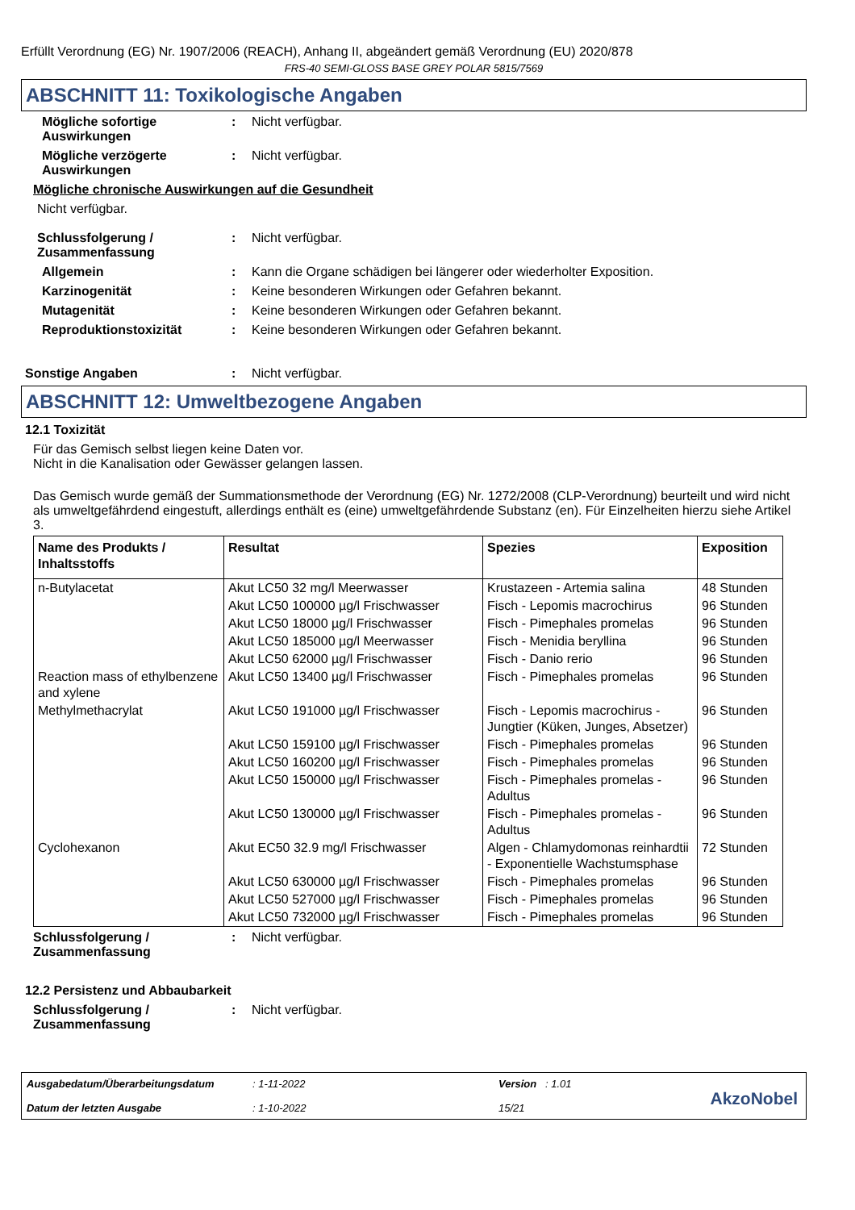Erfüllt Verordnung (EG) Nr. 1907/2006 (REACH), Anhang II, abgeändert gemäß Verordnung (EU) 2020/878
FRS-40 SEMI-GLOSS BASE GREY POLAR 5815/7569
ABSCHNITT 11: Toxikologische Angaben
Mögliche sofortige Auswirkungen
: Nicht verfügbar.
Mögliche verzögerte Auswirkungen
: Nicht verfügbar.
Mögliche chronische Auswirkungen auf die Gesundheit
Nicht verfügbar.
Schlussfolgerung / Zusammenfassung
: Nicht verfügbar.
Allgemein : Kann die Organe schädigen bei längerer oder wiederholter Exposition.
Karzinogenität : Keine besonderen Wirkungen oder Gefahren bekannt.
Mutagenität : Keine besonderen Wirkungen oder Gefahren bekannt.
Reproduktionstoxizität : Keine besonderen Wirkungen oder Gefahren bekannt.
Sonstige Angaben : Nicht verfügbar.
ABSCHNITT 12: Umweltbezogene Angaben
12.1 Toxizität
Für das Gemisch selbst liegen keine Daten vor.
Nicht in die Kanalisation oder Gewässer gelangen lassen.
Das Gemisch wurde gemäß der Summationsmethode der Verordnung (EG) Nr. 1272/2008 (CLP-Verordnung) beurteilt und wird nicht als umweltgefährdend eingestuft, allerdings enthält es (eine) umweltgefährdende Substanz (en). Für Einzelheiten hierzu siehe Artikel 3.
| Name des Produkts / Inhaltsstoffs | Resultat | Spezies | Exposition |
| --- | --- | --- | --- |
| n-Butylacetat | Akut LC50 32 mg/l Meerwasser | Krustazeen - Artemia salina | 48 Stunden |
| | Akut LC50 100000 µg/l Frischwasser | Fisch - Lepomis macrochirus | 96 Stunden |
| | Akut LC50 18000 µg/l Frischwasser | Fisch - Pimephales promelas | 96 Stunden |
| | Akut LC50 185000 µg/l Meerwasser | Fisch - Menidia beryllina | 96 Stunden |
| | Akut LC50 62000 µg/l Frischwasser | Fisch - Danio rerio | 96 Stunden |
| Reaction mass of ethylbenzene and xylene | Akut LC50 13400 µg/l Frischwasser | Fisch - Pimephales promelas | 96 Stunden |
| Methylmethacrylat | Akut LC50 191000 µg/l Frischwasser | Fisch - Lepomis macrochirus - Jungtier (Küken, Junges, Absetzer) | 96 Stunden |
| | Akut LC50 159100 µg/l Frischwasser | Fisch - Pimephales promelas | 96 Stunden |
| | Akut LC50 160200 µg/l Frischwasser | Fisch - Pimephales promelas | 96 Stunden |
| | Akut LC50 150000 µg/l Frischwasser | Fisch - Pimephales promelas - Adultus | 96 Stunden |
| | Akut LC50 130000 µg/l Frischwasser | Fisch - Pimephales promelas - Adultus | 96 Stunden |
| Cyclohexanon | Akut EC50 32.9 mg/l Frischwasser | Algen - Chlamydomonas reinhardtii - Exponentielle Wachstumsphase | 72 Stunden |
| | Akut LC50 630000 µg/l Frischwasser | Fisch - Pimephales promelas | 96 Stunden |
| | Akut LC50 527000 µg/l Frischwasser | Fisch - Pimephales promelas | 96 Stunden |
| | Akut LC50 732000 µg/l Frischwasser | Fisch - Pimephales promelas | 96 Stunden |
Schlussfolgerung / Zusammenfassung
: Nicht verfügbar.
12.2 Persistenz und Abbaubarkeit
Schlussfolgerung / Zusammenfassung
: Nicht verfügbar.
Ausgabedatum/Überarbeitungsdatum
Datum der letzten Ausgabe
: 1-11-2022
: 1-10-2022
Version : 1.01
15/21
AkzoNobel